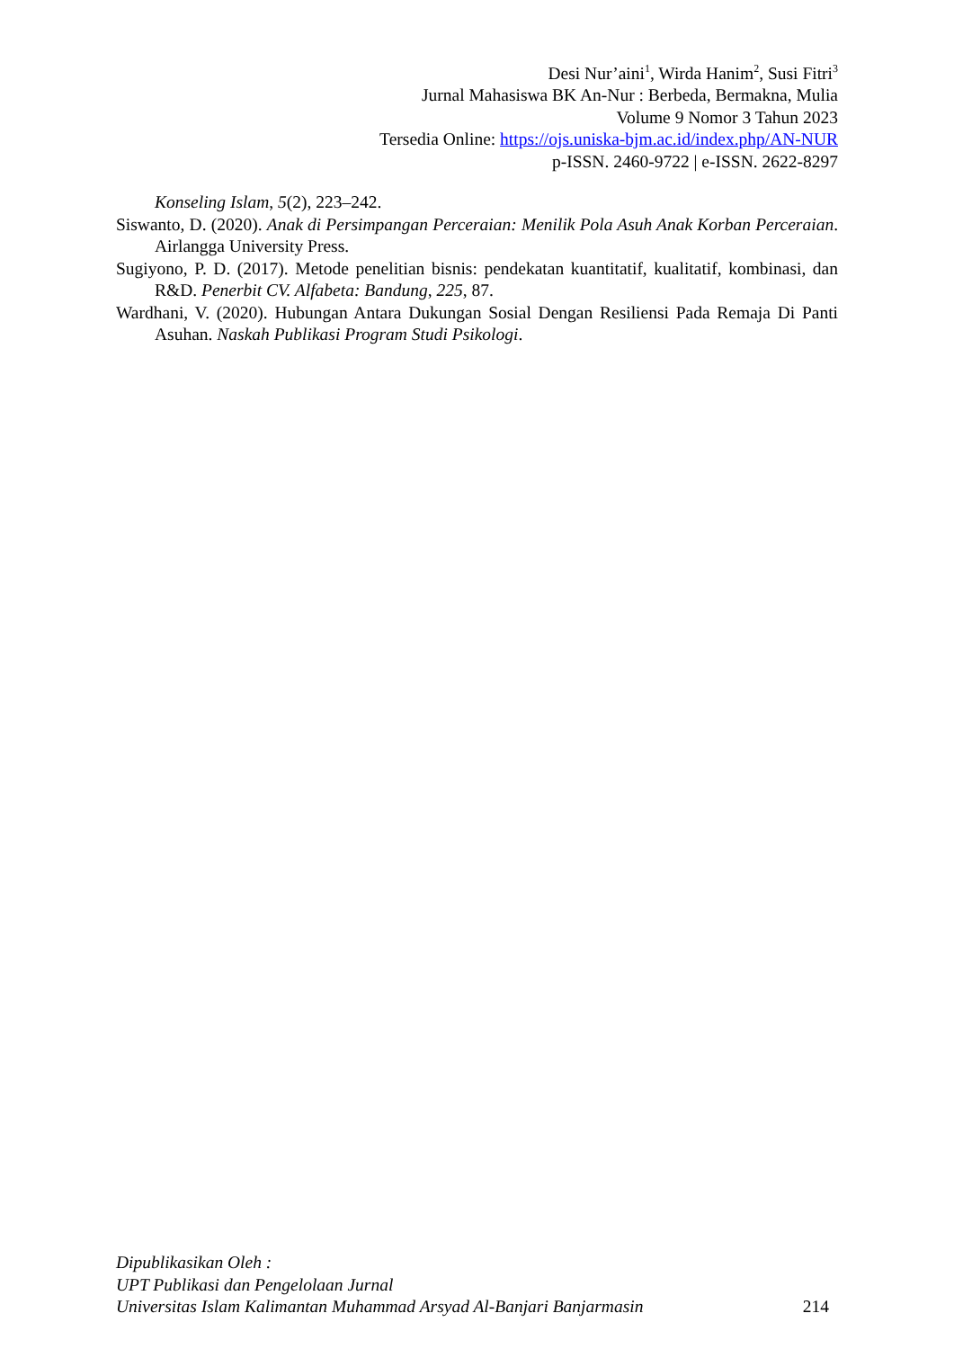Desi Nur’aini<sup>1</sup>, Wirda Hanim<sup>2</sup>, Susi Fitri<sup>3</sup>
Jurnal Mahasiswa BK An-Nur : Berbeda, Bermakna, Mulia
Volume 9 Nomor 3 Tahun 2023
Tersedia Online: https://ojs.uniska-bjm.ac.id/index.php/AN-NUR
p-ISSN. 2460-9722 | e-ISSN. 2622-8297
Konseling Islam, 5(2), 223–242.
Siswanto, D. (2020). Anak di Persimpangan Perceraian: Menilik Pola Asuh Anak Korban Perceraian. Airlangga University Press.
Sugiyono, P. D. (2017). Metode penelitian bisnis: pendekatan kuantitatif, kualitatif, kombinasi, dan R&D. Penerbit CV. Alfabeta: Bandung, 225, 87.
Wardhani, V. (2020). Hubungan Antara Dukungan Sosial Dengan Resiliensi Pada Remaja Di Panti Asuhan. Naskah Publikasi Program Studi Psikologi.
Dipublikasikan Oleh :
UPT Publikasi dan Pengelolaan Jurnal
Universitas Islam Kalimantan Muhammad Arsyad Al-Banjari Banjarmasin
214